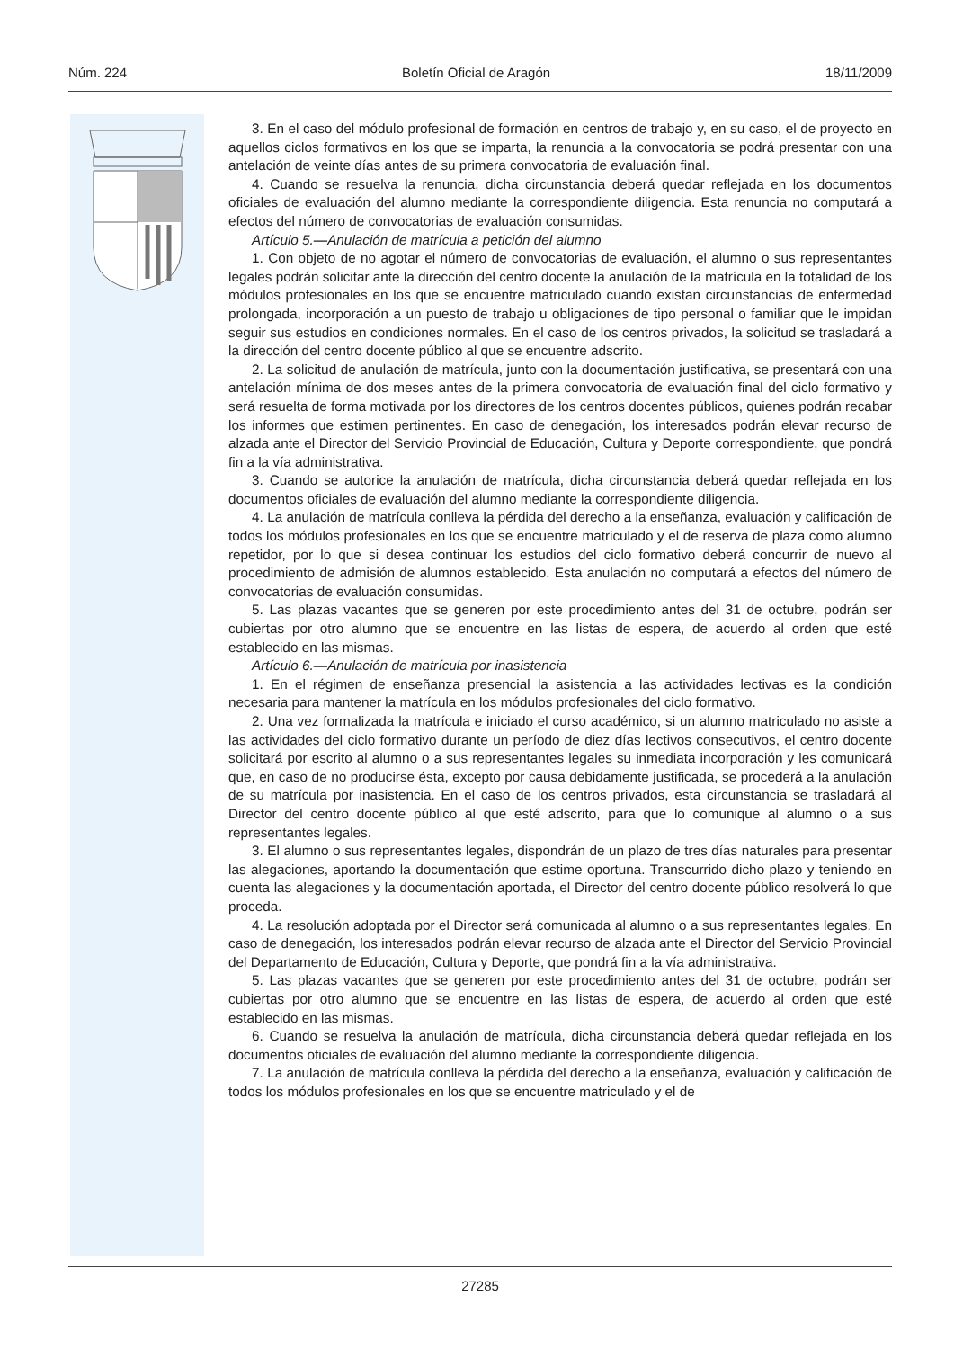Núm. 224 Boletín Oficial de Aragón 18/11/2009
3. En el caso del módulo profesional de formación en centros de trabajo y, en su caso, el de proyecto en aquellos ciclos formativos en los que se imparta, la renuncia a la convocatoria se podrá presentar con una antelación de veinte días antes de su primera convocatoria de evaluación final.
4. Cuando se resuelva la renuncia, dicha circunstancia deberá quedar reflejada en los documentos oficiales de evaluación del alumno mediante la correspondiente diligencia. Esta renuncia no computará a efectos del número de convocatorias de evaluación consumidas.
Artículo 5.—Anulación de matrícula a petición del alumno
1. Con objeto de no agotar el número de convocatorias de evaluación, el alumno o sus representantes legales podrán solicitar ante la dirección del centro docente la anulación de la matrícula en la totalidad de los módulos profesionales en los que se encuentre matriculado cuando existan circunstancias de enfermedad prolongada, incorporación a un puesto de trabajo u obligaciones de tipo personal o familiar que le impidan seguir sus estudios en condiciones normales. En el caso de los centros privados, la solicitud se trasladará a la dirección del centro docente público al que se encuentre adscrito.
2. La solicitud de anulación de matrícula, junto con la documentación justificativa, se presentará con una antelación mínima de dos meses antes de la primera convocatoria de evaluación final del ciclo formativo y será resuelta de forma motivada por los directores de los centros docentes públicos, quienes podrán recabar los informes que estimen pertinentes. En caso de denegación, los interesados podrán elevar recurso de alzada ante el Director del Servicio Provincial de Educación, Cultura y Deporte correspondiente, que pondrá fin a la vía administrativa.
3. Cuando se autorice la anulación de matrícula, dicha circunstancia deberá quedar reflejada en los documentos oficiales de evaluación del alumno mediante la correspondiente diligencia.
4. La anulación de matrícula conlleva la pérdida del derecho a la enseñanza, evaluación y calificación de todos los módulos profesionales en los que se encuentre matriculado y el de reserva de plaza como alumno repetidor, por lo que si desea continuar los estudios del ciclo formativo deberá concurrir de nuevo al procedimiento de admisión de alumnos establecido. Esta anulación no computará a efectos del número de convocatorias de evaluación consumidas.
5. Las plazas vacantes que se generen por este procedimiento antes del 31 de octubre, podrán ser cubiertas por otro alumno que se encuentre en las listas de espera, de acuerdo al orden que esté establecido en las mismas.
Artículo 6.—Anulación de matrícula por inasistencia
1. En el régimen de enseñanza presencial la asistencia a las actividades lectivas es la condición necesaria para mantener la matrícula en los módulos profesionales del ciclo formativo.
2. Una vez formalizada la matrícula e iniciado el curso académico, si un alumno matriculado no asiste a las actividades del ciclo formativo durante un período de diez días lectivos consecutivos, el centro docente solicitará por escrito al alumno o a sus representantes legales su inmediata incorporación y les comunicará que, en caso de no producirse ésta, excepto por causa debidamente justificada, se procederá a la anulación de su matrícula por inasistencia. En el caso de los centros privados, esta circunstancia se trasladará al Director del centro docente público al que esté adscrito, para que lo comunique al alumno o a sus representantes legales.
3. El alumno o sus representantes legales, dispondrán de un plazo de tres días naturales para presentar las alegaciones, aportando la documentación que estime oportuna. Transcurrido dicho plazo y teniendo en cuenta las alegaciones y la documentación aportada, el Director del centro docente público resolverá lo que proceda.
4. La resolución adoptada por el Director será comunicada al alumno o a sus representantes legales. En caso de denegación, los interesados podrán elevar recurso de alzada ante el Director del Servicio Provincial del Departamento de Educación, Cultura y Deporte, que pondrá fin a la vía administrativa.
5. Las plazas vacantes que se generen por este procedimiento antes del 31 de octubre, podrán ser cubiertas por otro alumno que se encuentre en las listas de espera, de acuerdo al orden que esté establecido en las mismas.
6. Cuando se resuelva la anulación de matrícula, dicha circunstancia deberá quedar reflejada en los documentos oficiales de evaluación del alumno mediante la correspondiente diligencia.
7. La anulación de matrícula conlleva la pérdida del derecho a la enseñanza, evaluación y calificación de todos los módulos profesionales en los que se encuentre matriculado y el de
27285